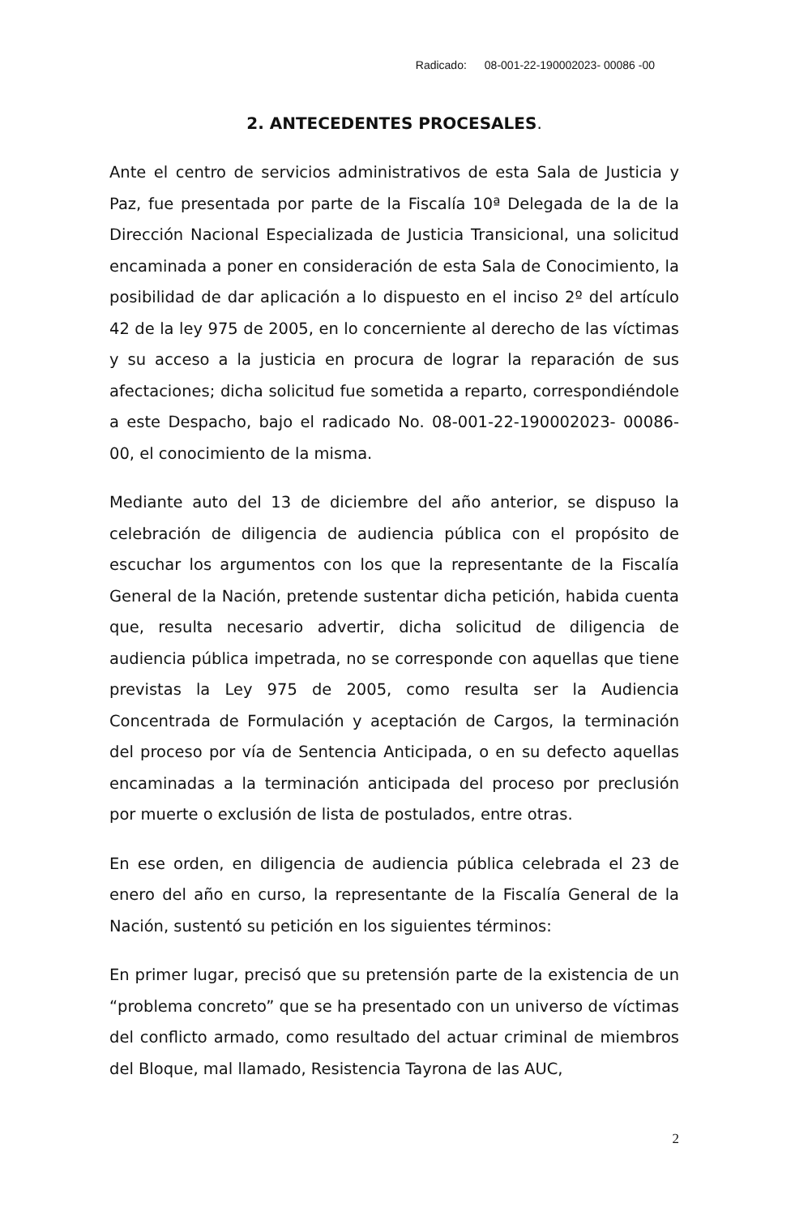Radicado: 08-001-22-190002023- 00086 -00
2. ANTECEDENTES PROCESALES.
Ante el centro de servicios administrativos de esta Sala de Justicia y Paz, fue presentada por parte de la Fiscalía 10ª Delegada de la de la Dirección Nacional Especializada de Justicia Transicional, una solicitud encaminada a poner en consideración de esta Sala de Conocimiento, la posibilidad de dar aplicación a lo dispuesto en el inciso 2º del artículo 42 de la ley 975 de 2005, en lo concerniente al derecho de las víctimas y su acceso a la justicia en procura de lograr la reparación de sus afectaciones; dicha solicitud fue sometida a reparto, correspondiéndole a este Despacho, bajo el radicado No. 08-001-22-190002023- 00086-00, el conocimiento de la misma.
Mediante auto del 13 de diciembre del año anterior, se dispuso la celebración de diligencia de audiencia pública con el propósito de escuchar los argumentos con los que la representante de la Fiscalía General de la Nación, pretende sustentar dicha petición, habida cuenta que, resulta necesario advertir, dicha solicitud de diligencia de audiencia pública impetrada, no se corresponde con aquellas que tiene previstas la Ley 975 de 2005, como resulta ser la Audiencia Concentrada de Formulación y aceptación de Cargos, la terminación del proceso por vía de Sentencia Anticipada, o en su defecto aquellas encaminadas a la terminación anticipada del proceso por preclusión por muerte o exclusión de lista de postulados, entre otras.
En ese orden, en diligencia de audiencia pública celebrada el 23 de enero del año en curso, la representante de la Fiscalía General de la Nación, sustentó su petición en los siguientes términos:
En primer lugar, precisó que su pretensión parte de la existencia de un “problema concreto” que se ha presentado con un universo de víctimas del conflicto armado, como resultado del actuar criminal de miembros del Bloque, mal llamado, Resistencia Tayrona de las AUC,
2